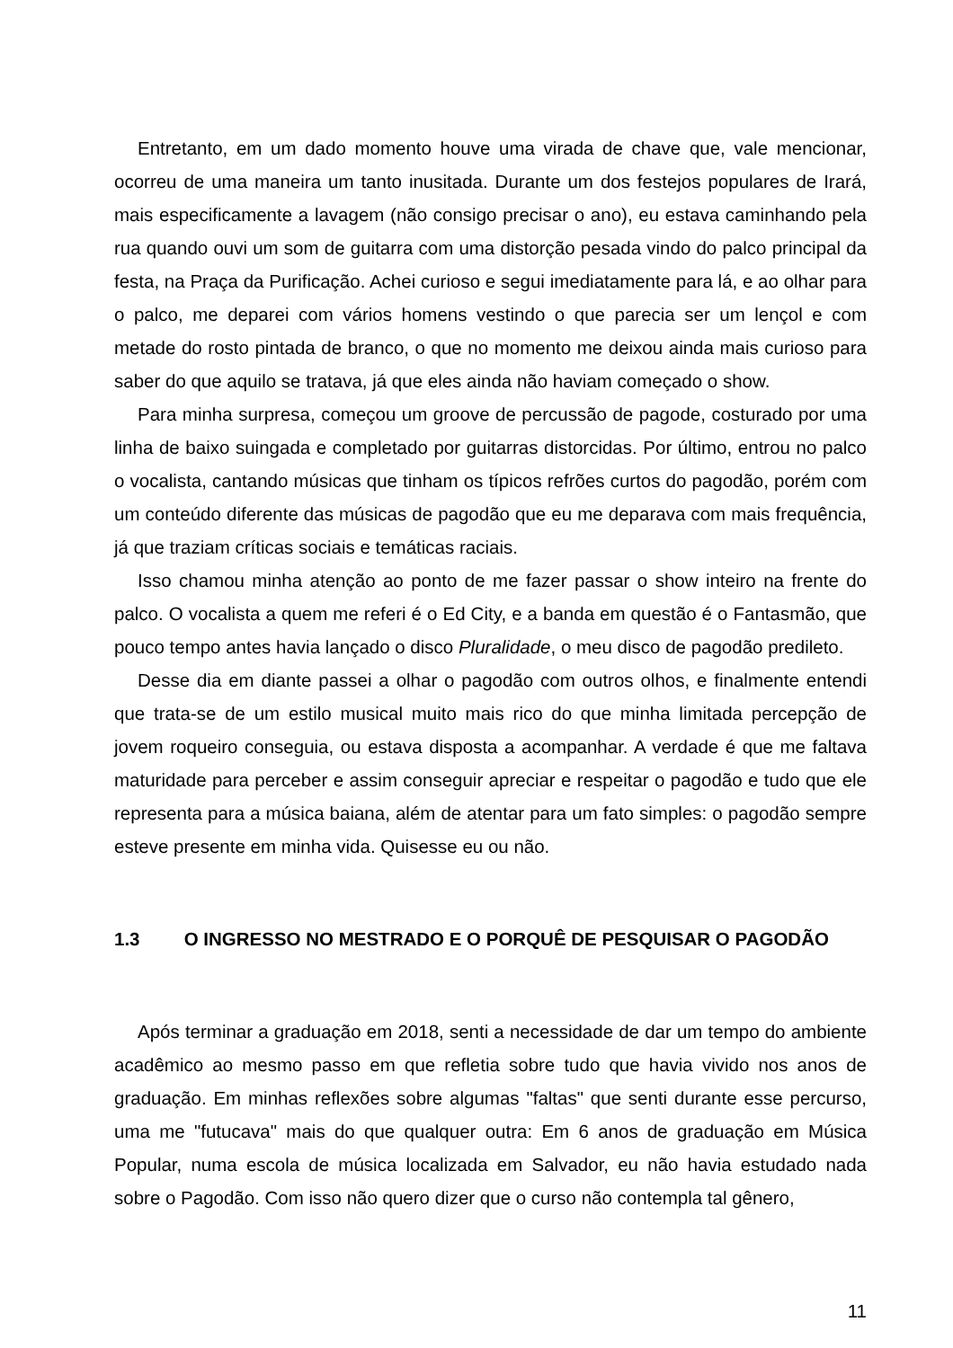Entretanto, em um dado momento houve uma virada de chave que, vale mencionar, ocorreu de uma maneira um tanto inusitada. Durante um dos festejos populares de Irará, mais especificamente a lavagem (não consigo precisar o ano), eu estava caminhando pela rua quando ouvi um som de guitarra com uma distorção pesada vindo do palco principal da festa, na Praça da Purificação. Achei curioso e segui imediatamente para lá, e ao olhar para o palco, me deparei com vários homens vestindo o que parecia ser um lençol e com metade do rosto pintada de branco, o que no momento me deixou ainda mais curioso para saber do que aquilo se tratava, já que eles ainda não haviam começado o show.
Para minha surpresa, começou um groove de percussão de pagode, costurado por uma linha de baixo suingada e completado por guitarras distorcidas. Por último, entrou no palco o vocalista, cantando músicas que tinham os típicos refrões curtos do pagodão, porém com um conteúdo diferente das músicas de pagodão que eu me deparava com mais frequência, já que traziam críticas sociais e temáticas raciais.
Isso chamou minha atenção ao ponto de me fazer passar o show inteiro na frente do palco. O vocalista a quem me referi é o Ed City, e a banda em questão é o Fantasmão, que pouco tempo antes havia lançado o disco Pluralidade, o meu disco de pagodão predileto.
Desse dia em diante passei a olhar o pagodão com outros olhos, e finalmente entendi que trata-se de um estilo musical muito mais rico do que minha limitada percepção de jovem roqueiro conseguia, ou estava disposta a acompanhar. A verdade é que me faltava maturidade para perceber e assim conseguir apreciar e respeitar o pagodão e tudo que ele representa para a música baiana, além de atentar para um fato simples: o pagodão sempre esteve presente em minha vida. Quisesse eu ou não.
1.3 O INGRESSO NO MESTRADO E O PORQUÊ DE PESQUISAR O PAGODÃO
Após terminar a graduação em 2018, senti a necessidade de dar um tempo do ambiente acadêmico ao mesmo passo em que refletia sobre tudo que havia vivido nos anos de graduação. Em minhas reflexões sobre algumas "faltas" que senti durante esse percurso, uma me "futucava" mais do que qualquer outra: Em 6 anos de graduação em Música Popular, numa escola de música localizada em Salvador, eu não havia estudado nada sobre o Pagodão. Com isso não quero dizer que o curso não contempla tal gênero,
11